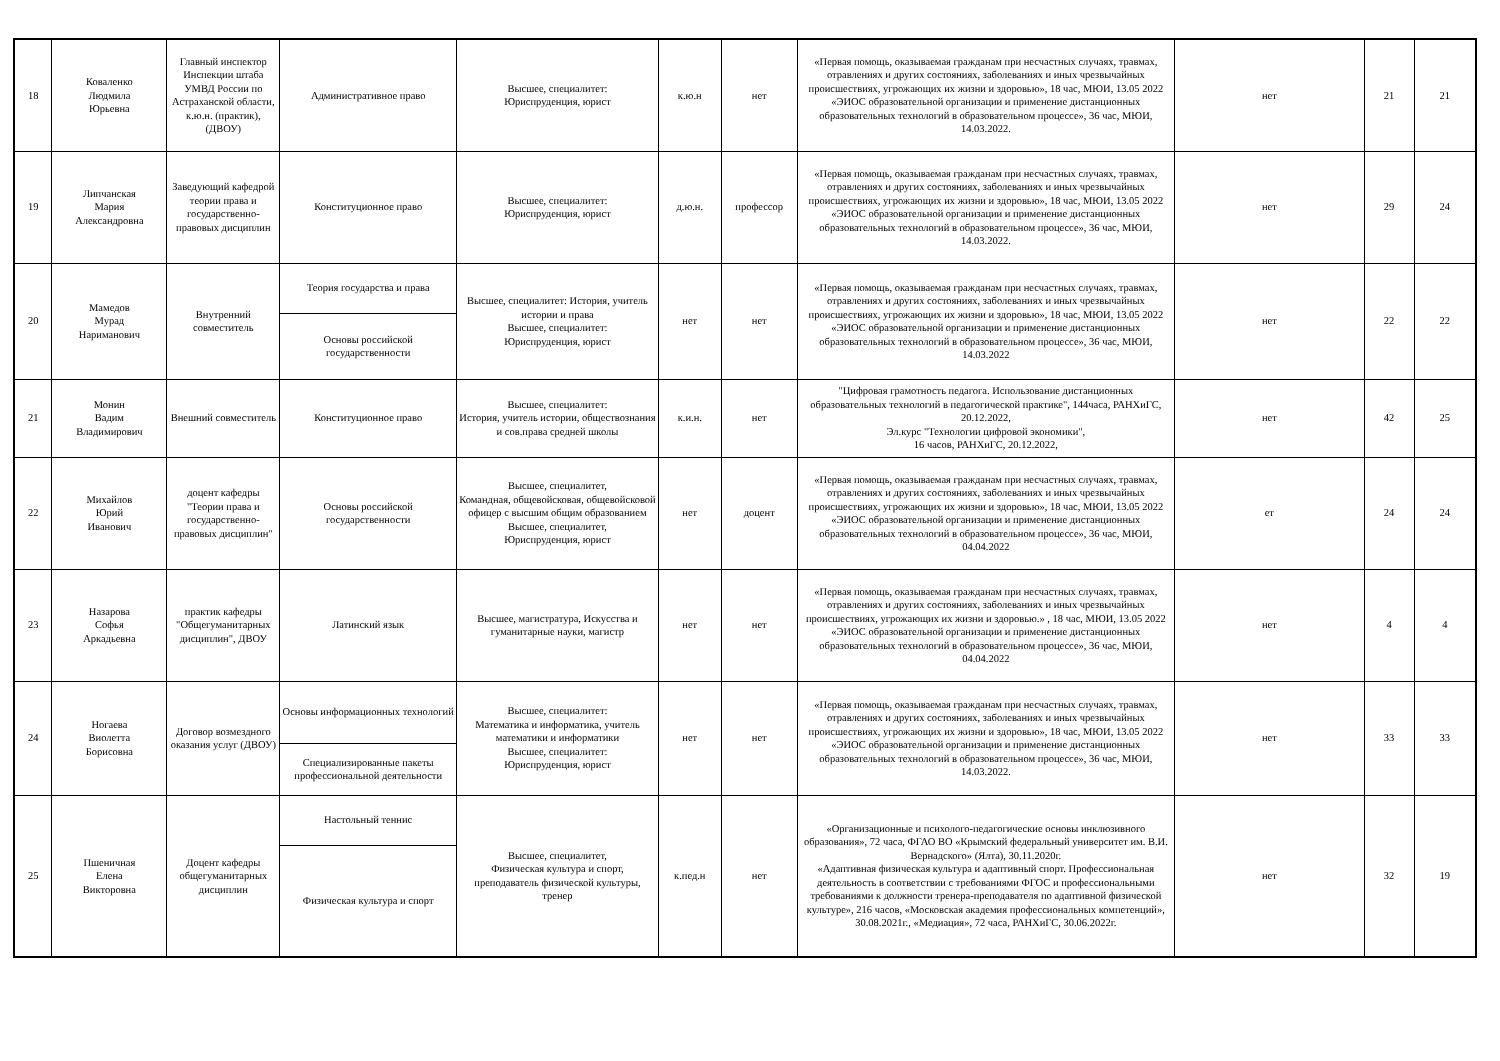| 18 | Коваленко Людмила Юрьевна | Главный инспектор Инспекции штаба УМВД России по Астраханской области, к.ю.н. (практик), (ДВОУ) | Административное право | Высшее, специалитет: Юриспруденция, юрист | к.ю.н | нет | «Первая помощь, оказываемая гражданам при несчастных случаях, травмах, отравлениях и других состояниях, заболеваниях и иных чрезвычайных происшествиях, угрожающих их жизни и здоровью», 18 час, МЮИ, 13.05 2022 «ЭИОС образовательной организации и применение дистанционных образовательных технологий в образовательном процессе», 36 час, МЮИ, 14.03.2022. | нет | 21 | 21 |
| 19 | Липчанская Мария Александровна | Заведующий кафедрой теории права и государственно-правовых дисциплин | Конституционное право | Высшее, специалитет: Юриспруденция, юрист | д.ю.н. | профессор | «Первая помощь, оказываемая гражданам при несчастных случаях, травмах, отравлениях и других состояниях, заболеваниях и иных чрезвычайных происшествиях, угрожающих их жизни и здоровью», 18 час, МЮИ, 13.05 2022 «ЭИОС образовательной организации и применение дистанционных образовательных технологий в образовательном процессе», 36 час, МЮИ, 14.03.2022. | нет | 29 | 24 |
| 20 | Мамедов Мурад Нариманович | Внутренний совместитель | Теория государства и права | Высшее, специалитет: История, учитель истории и права Высшее, специалитет: Юриспруденция, юрист | нет | нет | «Первая помощь, оказываемая гражданам при несчастных случаях, травмах, отравлениях и других состояниях, заболеваниях и иных чрезвычайных происшествиях, угрожающих их жизни и здоровью», 18 час, МЮИ, 13.05 2022 «ЭИОС образовательной организации и применение дистанционных образовательных технологий в образовательном процессе», 36 час, МЮИ, 14.03.2022 | нет | 22 | 22 |
| | | | Основы российской государственности | | | | | | | |
| 21 | Монин Вадим Владимирович | Внешний совместитель | Конституционное право | Высшее, специалитет: История, учитель истории, обществознания и сов.права средней школы | к.и.н. | нет | "Цифровая грамотность педагога. Использование дистанционных образовательных технологий в педагогической практике", 144часа, РАНХиГС, 20.12.2022, Эл.курс "Технологии цифровой экономики", 16 часов, РАНХиГС, 20.12.2022, | нет | 42 | 25 |
| 22 | Михайлов Юрий Иванович | доцент кафедры "Теории права и государственно-правовых дисциплин" | Основы российской государственности | Высшее, специалитет, Командная, общевойсковая, общевойсковой офицер с высшим общим образованием Высшее, специалитет, Юриспруденция, юрист | нет | доцент | «Первая помощь, оказываемая гражданам при несчастных случаях, травмах, отравлениях и других состояниях, заболеваниях и иных чрезвычайных происшествиях, угрожающих их жизни и здоровью», 18 час, МЮИ, 13.05 2022 «ЭИОС образовательной организации и применение дистанционных образовательных технологий в образовательном процессе», 36 час, МЮИ, 04.04.2022 | ет | 24 | 24 |
| 23 | Назарова Софья Аркадьевна | практик кафедры "Общегуманитарных дисциплин", ДВОУ | Латинский язык | Высшее, магистратура, Искусства и гуманитарные науки, магистр | нет | нет | «Первая помощь, оказываемая гражданам при несчастных случаях, травмах, отравлениях и других состояниях, заболеваниях и иных чрезвычайных происшествиях, угрожающих их жизни и здоровью.» , 18 час, МЮИ, 13.05 2022 «ЭИОС образовательной организации и применение дистанционных образовательных технологий в образовательном процессе», 36 час, МЮИ, 04.04.2022 | нет | 4 | 4 |
| 24 | Ногаева Виолетта Борисовна | Договор возмездного оказания услуг (ДВОУ) | Основы информационных технологий | Высшее, специалитет: Математика и информатика, учитель математики и информатики Высшее, специалитет: Юриспруденция, юрист | нет | нет | «Первая помощь, оказываемая гражданам при несчастных случаях, травмах, отравлениях и других состояниях, заболеваниях и иных чрезвычайных происшествиях, угрожающих их жизни и здоровью», 18 час, МЮИ, 13.05 2022 «ЭИОС образовательной организации и применение дистанционных образовательных технологий в образовательном процессе», 36 час, МЮИ, 14.03.2022. | нет | 33 | 33 |
| | | | Специализированные пакеты профессиональной деятельности | | | | | | | |
| 25 | Пшеничная Елена Викторовна | Доцент кафедры общегуманитарных дисциплин | Настольный теннис | Высшее, специалитет, Физическая культура и спорт, преподаватель физической культуры, тренер | к.пед.н | нет | «Организационные и психолого-педагогические основы инклюзивного образования», 72 часа, ФГАО ВО «Крымский федеральный университет им. В.И. Вернадского» (Ялта), 30.11.2020г. «Адаптивная физическая культура и адаптивный спорт. Профессиональная деятельность в соответствии с требованиями ФГОС и профессиональными требованиями к должности тренера-преподавателя по адаптивной физической культуре», 216 часов, «Московская академия профессиональных компетенций», 30.08.2021г., «Медиация», 72 часа, РАНХиГС, 30.06.2022г. | нет | 32 | 19 |
| | | | Физическая культура и спорт | | | | | | | |